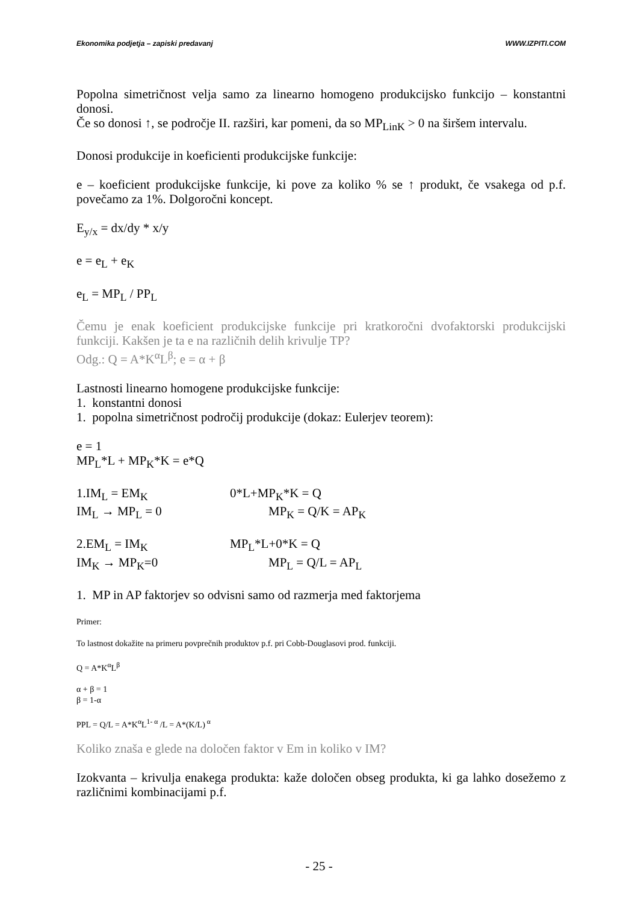Ekonomika podjetja – zapiski predavanj WWW.IZPITI.COM
Popolna simetričnost velja samo za linearno homogeno produkcijsko funkcijo – konstantni donosi.
Če so donosi ↑, se področje II. razširi, kar pomeni, da so MP<sub>LinK</sub> > 0 na širšem intervalu.
Donosi produkcije in koeficienti produkcijske funkcije:
e – koeficient produkcijske funkcije, ki pove za koliko % se ↑ produkt, če vsakega od p.f. povečamo za 1%. Dolgoročni koncept.
E<sub>y/x</sub> = dx/dy * x/y
e = e<sub>L</sub> + e<sub>K</sub>
e<sub>L</sub> = MP<sub>L</sub> / PP<sub>L</sub>
Čemu je enak koeficient produkcijske funkcije pri kratkoročni dvofaktorski produkcijski funkciji. Kakšen je ta e na različnih delih krivulje TP?
Odg.: Q = A*K<sup>α</sup>L<sup>β</sup>; e = α + β
Lastnosti linearno homogene produkcijske funkcije:
1. konstantni donosi
1. popolna simetričnost področij produkcije (dokaz: Eulerjev teorem):
e = 1
MP<sub>L</sub>*L + MP<sub>K</sub>*K = e*Q
1.IM<sub>L</sub> = EM<sub>K</sub> 0*L+MP<sub>K</sub>*K = Q
IM<sub>L</sub> → MP<sub>L</sub> = 0 MP<sub>K</sub> = Q/K = AP<sub>K</sub>
2.EM<sub>L</sub> = IM<sub>K</sub> MP<sub>L</sub>*L+0*K = Q
IM<sub>K</sub> → MP<sub>K</sub>=0 MP<sub>L</sub> = Q/L = AP<sub>L</sub>
1. MP in AP faktorjev so odvisni samo od razmerja med faktorjema
Primer:
To lastnost dokažite na primeru povprečnih produktov p.f. pri Cobb-Douglasovi prod. funkciji.
Q = A*K<sup>α</sup>L<sup>β</sup>
α + β = 1
β = 1-α
PPL = Q/L = A*K<sup>α</sup>L<sup>1- α</sup> /L = A*(K/L)<sup>α</sup>
Koliko znaša e glede na določen faktor v Em in koliko v IM?
Izokvanta – krivulja enakega produkta: kaže določen obseg produkta, ki ga lahko dosežemo z različnimi kombinacijami p.f.
- 25 -